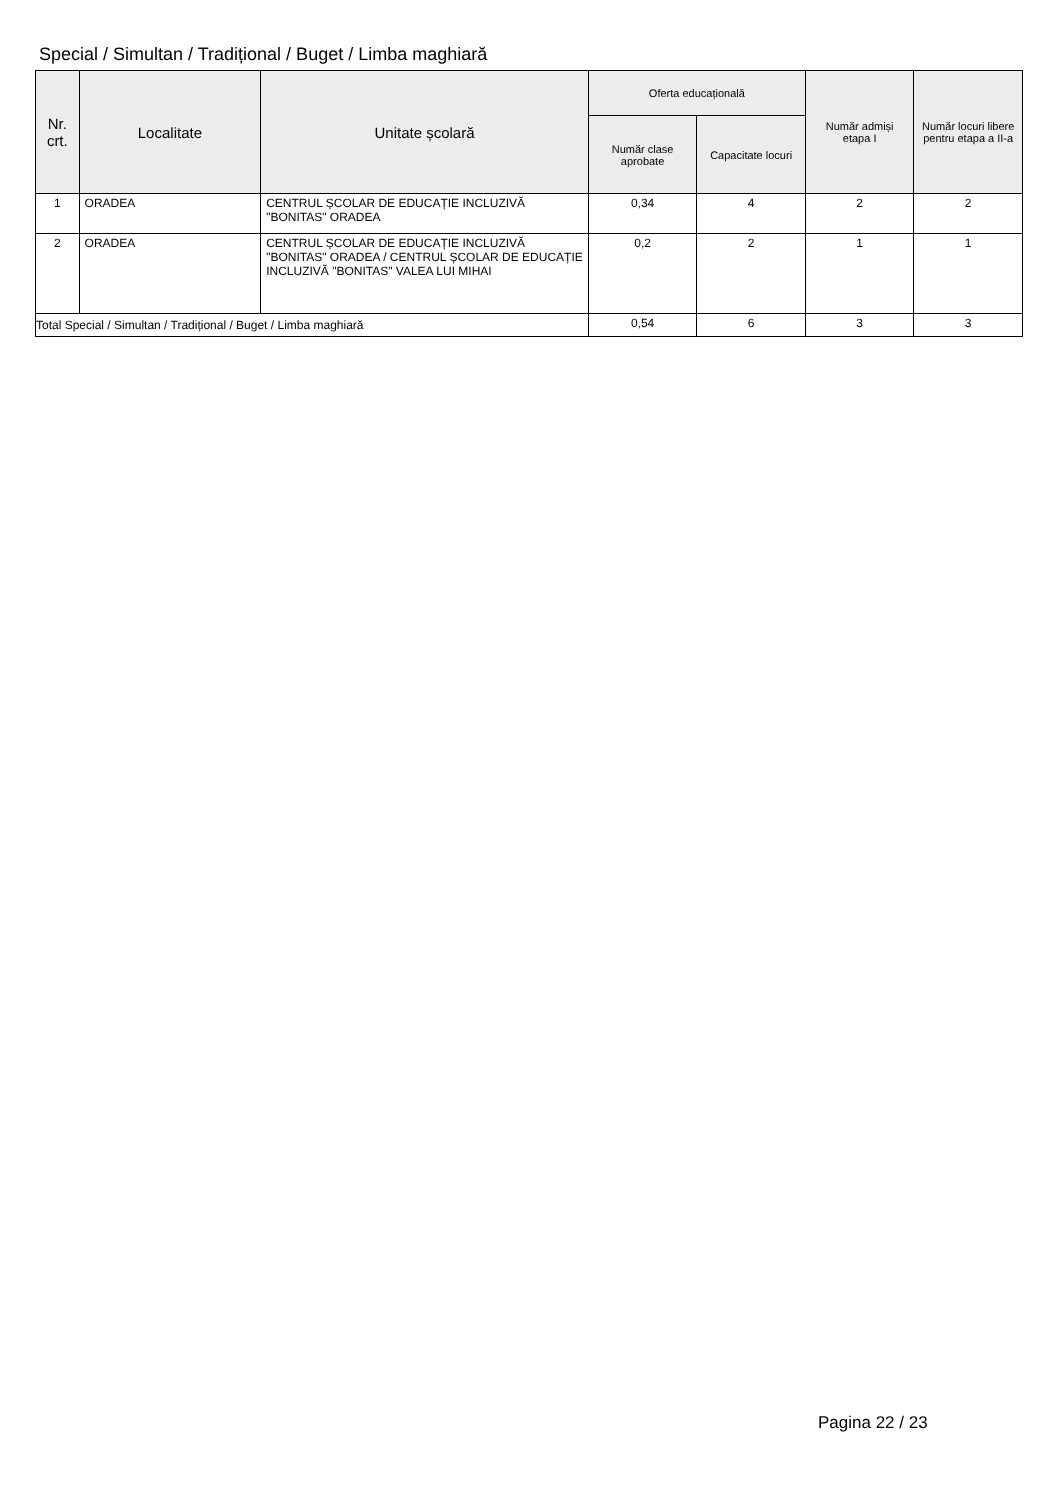Special / Simultan / Tradițional / Buget / Limba maghiară
| Nr. crt. | Localitate | Unitate școlară | Oferta educațională | | Număr admiși etapa I | Număr locuri libere pentru etapa a II-a |
| --- | --- | --- | --- | --- | --- | --- |
| | | | Număr clase aprobate | Capacitate locuri | | |
| 1 | ORADEA | CENTRUL ȘCOLAR DE EDUCAȚIE INCLUZIVĂ "BONITAS" ORADEA | 0,34 | 4 | 2 | 2 |
| 2 | ORADEA | CENTRUL ȘCOLAR DE EDUCAȚIE INCLUZIVĂ "BONITAS" ORADEA / CENTRUL ȘCOLAR DE EDUCAȚIE INCLUZIVĂ "BONITAS" VALEA LUI MIHAI | 0,2 | 2 | 1 | 1 |
| Total Special / Simultan / Tradițional / Buget / Limba maghiară | | | 0,54 | 6 | 3 | 3 |
Pagina 22 / 23